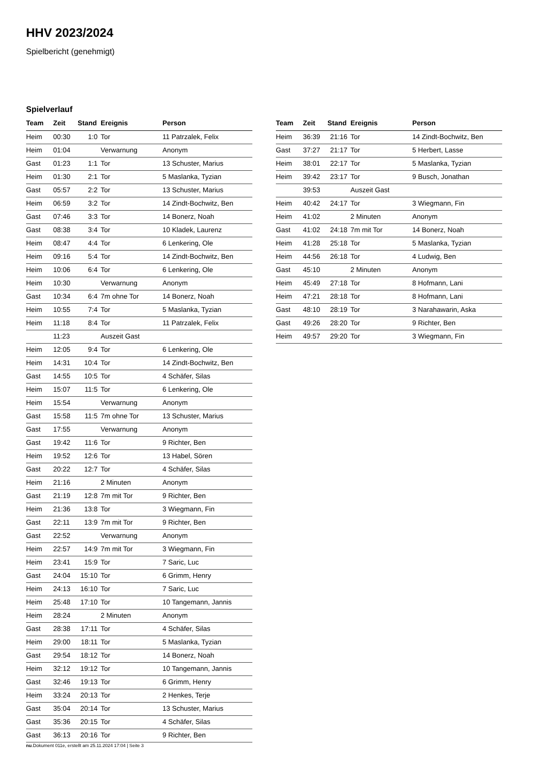HHV 2023/2024
Spielbericht (genehmigt)
Spielverlauf
| Team | Zeit | Stand | Ereignis | Person |
| --- | --- | --- | --- | --- |
| Heim | 00:30 | 1:0 | Tor | 11 Patrzalek, Felix |
| Heim | 01:04 | | Verwarnung | Anonym |
| Gast | 01:23 | 1:1 | Tor | 13 Schuster, Marius |
| Heim | 01:30 | 2:1 | Tor | 5 Maslanka, Tyzian |
| Gast | 05:57 | 2:2 | Tor | 13 Schuster, Marius |
| Heim | 06:59 | 3:2 | Tor | 14 Zindt-Bochwitz, Ben |
| Gast | 07:46 | 3:3 | Tor | 14 Bonerz, Noah |
| Gast | 08:38 | 3:4 | Tor | 10 Kladek, Laurenz |
| Heim | 08:47 | 4:4 | Tor | 6 Lenkering, Ole |
| Heim | 09:16 | 5:4 | Tor | 14 Zindt-Bochwitz, Ben |
| Heim | 10:06 | 6:4 | Tor | 6 Lenkering, Ole |
| Heim | 10:30 | | Verwarnung | Anonym |
| Gast | 10:34 | 6:4 | 7m ohne Tor | 14 Bonerz, Noah |
| Heim | 10:55 | 7:4 | Tor | 5 Maslanka, Tyzian |
| Heim | 11:18 | 8:4 | Tor | 11 Patrzalek, Felix |
| | 11:23 | | Auszeit Gast | |
| Heim | 12:05 | 9:4 | Tor | 6 Lenkering, Ole |
| Heim | 14:31 | 10:4 | Tor | 14 Zindt-Bochwitz, Ben |
| Gast | 14:55 | 10:5 | Tor | 4 Schäfer, Silas |
| Heim | 15:07 | 11:5 | Tor | 6 Lenkering, Ole |
| Heim | 15:54 | | Verwarnung | Anonym |
| Gast | 15:58 | 11:5 | 7m ohne Tor | 13 Schuster, Marius |
| Gast | 17:55 | | Verwarnung | Anonym |
| Gast | 19:42 | 11:6 | Tor | 9 Richter, Ben |
| Heim | 19:52 | 12:6 | Tor | 13 Habel, Sören |
| Gast | 20:22 | 12:7 | Tor | 4 Schäfer, Silas |
| Heim | 21:16 | | 2 Minuten | Anonym |
| Gast | 21:19 | 12:8 | 7m mit Tor | 9 Richter, Ben |
| Heim | 21:36 | 13:8 | Tor | 3 Wiegmann, Fin |
| Gast | 22:11 | 13:9 | 7m mit Tor | 9 Richter, Ben |
| Gast | 22:52 | | Verwarnung | Anonym |
| Heim | 22:57 | 14:9 | 7m mit Tor | 3 Wiegmann, Fin |
| Heim | 23:41 | 15:9 | Tor | 7 Saric, Luc |
| Gast | 24:04 | 15:10 | Tor | 6 Grimm, Henry |
| Heim | 24:13 | 16:10 | Tor | 7 Saric, Luc |
| Heim | 25:48 | 17:10 | Tor | 10 Tangemann, Jannis |
| Heim | 28:24 | | 2 Minuten | Anonym |
| Gast | 28:38 | 17:11 | Tor | 4 Schäfer, Silas |
| Heim | 29:00 | 18:11 | Tor | 5 Maslanka, Tyzian |
| Gast | 29:54 | 18:12 | Tor | 14 Bonerz, Noah |
| Heim | 32:12 | 19:12 | Tor | 10 Tangemann, Jannis |
| Gast | 32:46 | 19:13 | Tor | 6 Grimm, Henry |
| Heim | 33:24 | 20:13 | Tor | 2 Henkes, Terje |
| Gast | 35:04 | 20:14 | Tor | 13 Schuster, Marius |
| Gast | 35:36 | 20:15 | Tor | 4 Schäfer, Silas |
| Gast | 36:13 | 20:16 | Tor | 9 Richter, Ben |
| Team | Zeit | Stand | Ereignis | Person |
| --- | --- | --- | --- | --- |
| Heim | 36:39 | 21:16 | Tor | 14 Zindt-Bochwitz, Ben |
| Gast | 37:27 | 21:17 | Tor | 5 Herbert, Lasse |
| Heim | 38:01 | 22:17 | Tor | 5 Maslanka, Tyzian |
| Heim | 39:42 | 23:17 | Tor | 9 Busch, Jonathan |
| | 39:53 | | Auszeit Gast | |
| Heim | 40:42 | 24:17 | Tor | 3 Wiegmann, Fin |
| Heim | 41:02 | | 2 Minuten | Anonym |
| Gast | 41:02 | 24:18 | 7m mit Tor | 14 Bonerz, Noah |
| Heim | 41:28 | 25:18 | Tor | 5 Maslanka, Tyzian |
| Heim | 44:56 | 26:18 | Tor | 4 Ludwig, Ben |
| Gast | 45:10 | | 2 Minuten | Anonym |
| Heim | 45:49 | 27:18 | Tor | 8 Hofmann, Lani |
| Heim | 47:21 | 28:18 | Tor | 8 Hofmann, Lani |
| Gast | 48:10 | 28:19 | Tor | 3 Narahawarin, Aska |
| Gast | 49:26 | 28:20 | Tor | 9 Richter, Ben |
| Heim | 49:57 | 29:20 | Tor | 3 Wiegmann, Fin |
nu.Dokument 011e, erstellt am 25.11.2024 17:04 | Seite 3